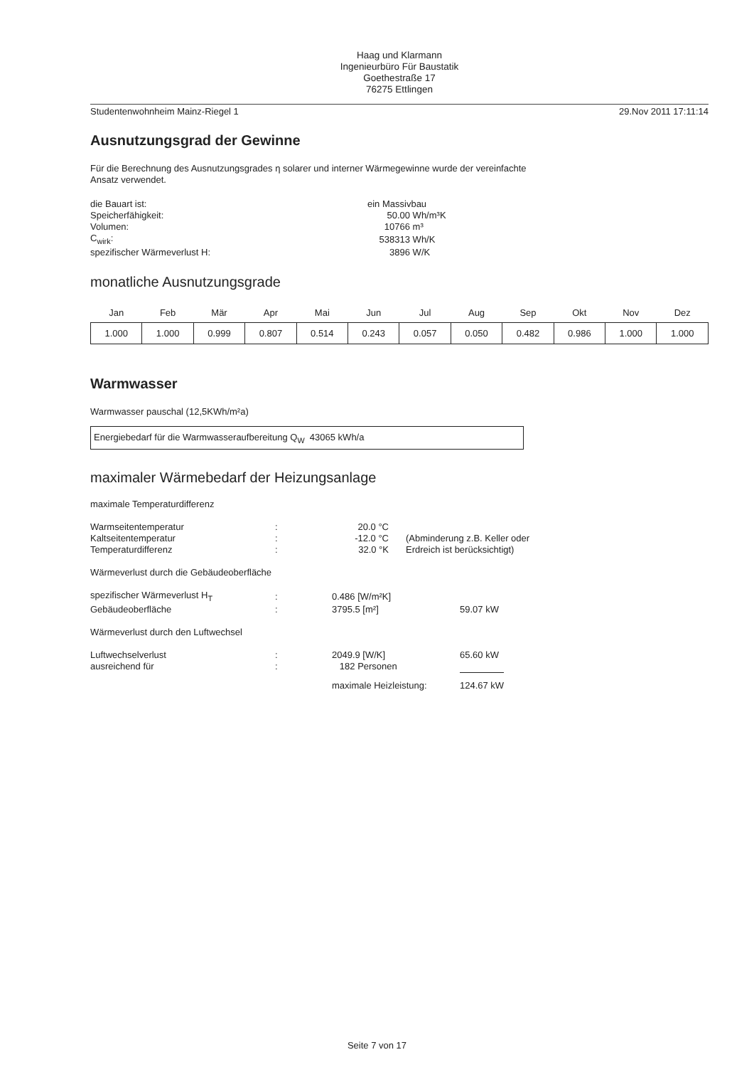Haag und Klarmann
Ingenieurbüro Für Baustatik
Goethestraße 17
76275 Ettlingen
Studentenwohnheim Mainz-Riegel 1 29.Nov 2011 17:11:14
Ausnutzungsgrad der Gewinne
Für die Berechnung des Ausnutzungsgrades η solarer und interner Wärmegewinne wurde der vereinfachte
Ansatz verwendet.
| die Bauart ist: | ein Massivbau | |
| Speicherfähigkeit: | 50.00 | Wh/m³K |
| Volumen: | 10766 | m³ |
| C<sub>wirk</sub>: | 538313 | Wh/K |
| spezifischer Wärmeverlust H: | 3896 | W/K |
monatliche Ausnutzungsgrade
| Jan | Feb | Mär | Apr | Mai | Jun | Jul | Aug | Sep | Okt | Nov | Dez |
| --- | --- | --- | --- | --- | --- | --- | --- | --- | --- | --- | --- |
| 1.000 | 1.000 | 0.999 | 0.807 | 0.514 | 0.243 | 0.057 | 0.050 | 0.482 | 0.986 | 1.000 | 1.000 |
Warmwasser
Warmwasser pauschal (12,5KWh/m²a)
Energiebedarf für die Warmwasseraufbereitung Q<sub>W</sub> 43065 kWh/a
maximaler Wärmebedarf der Heizungsanlage
maximale Temperaturdifferenz
| Warmseitentemperatur | : | 20.0 °C | |
| Kaltseitentemperatur | : | -12.0 °C | (Abminderung z.B. Keller oder |
| Temperaturdifferenz | : | 32.0 °K | Erdreich ist berücksichtigt) |
Wärmeverlust durch die Gebäudeoberfläche
| spezifischer Wärmeverlust H<sub>T</sub> | : | 0.486 [W/m²K] | |
| Gebäudeoberfläche | : | 3795.5 [m²] | 59.07 kW |
Wärmeverlust durch den Luftwechsel
| Luftwechselverlust | : | 2049.9 [W/K] | 65.60 kW |
| ausreichend für | : | 182 Personen | |
| | | maximale Heizleistung: | 124.67 kW |
Seite 7 von 17